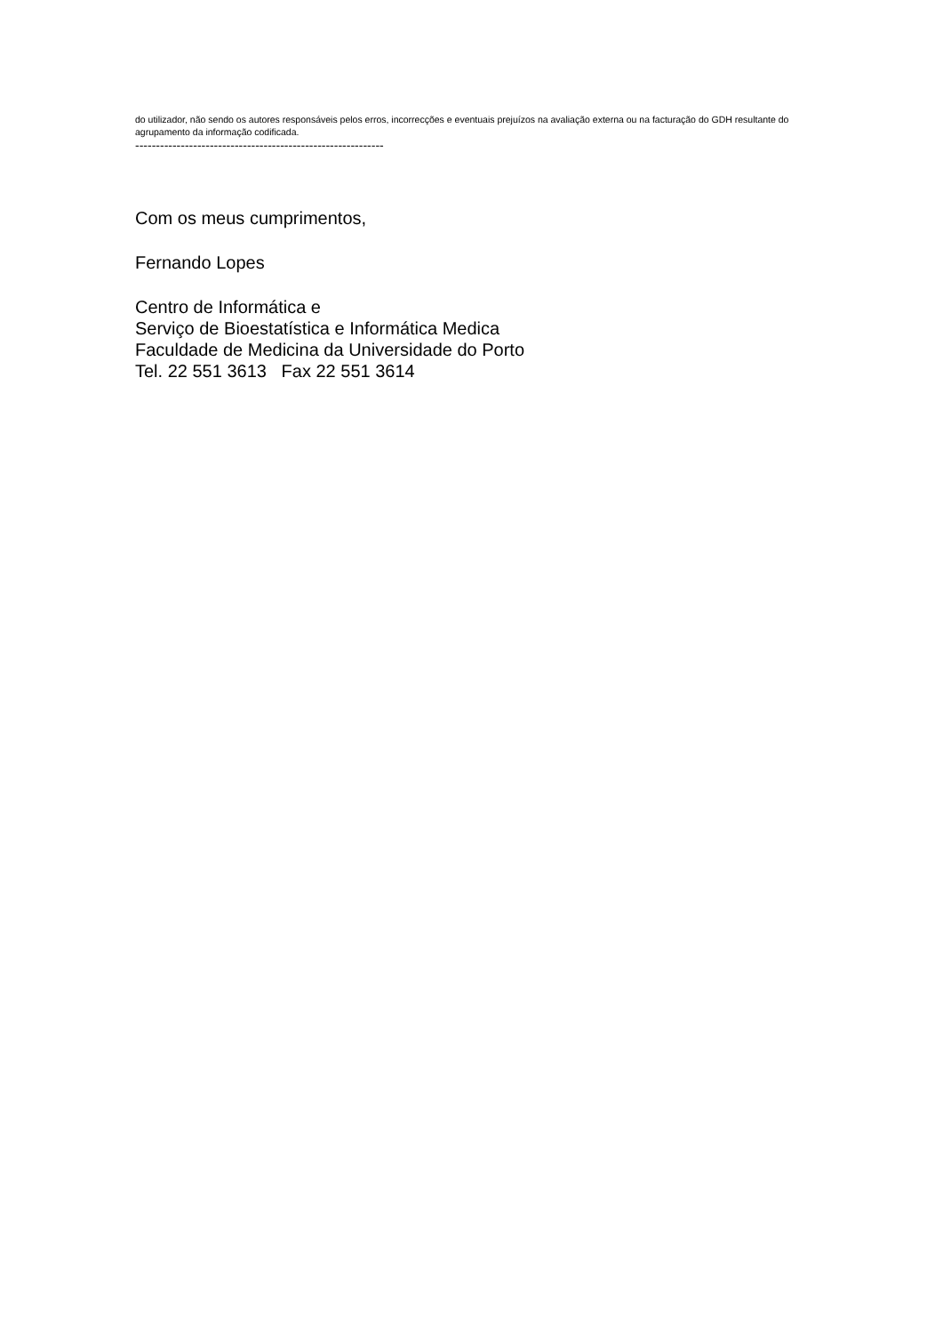do utilizador, não sendo os autores responsáveis pelos erros, incorrecções e eventuais prejuízos na avaliação externa ou na facturação do GDH resultante do agrupamento da informação codificada.
------------------------------------------------------------
Com os meus cumprimentos,
Fernando Lopes
Centro de Informática e
Serviço de Bioestatística e Informática Medica
Faculdade de Medicina da Universidade do Porto
Tel. 22 551 3613 Fax 22 551 3614